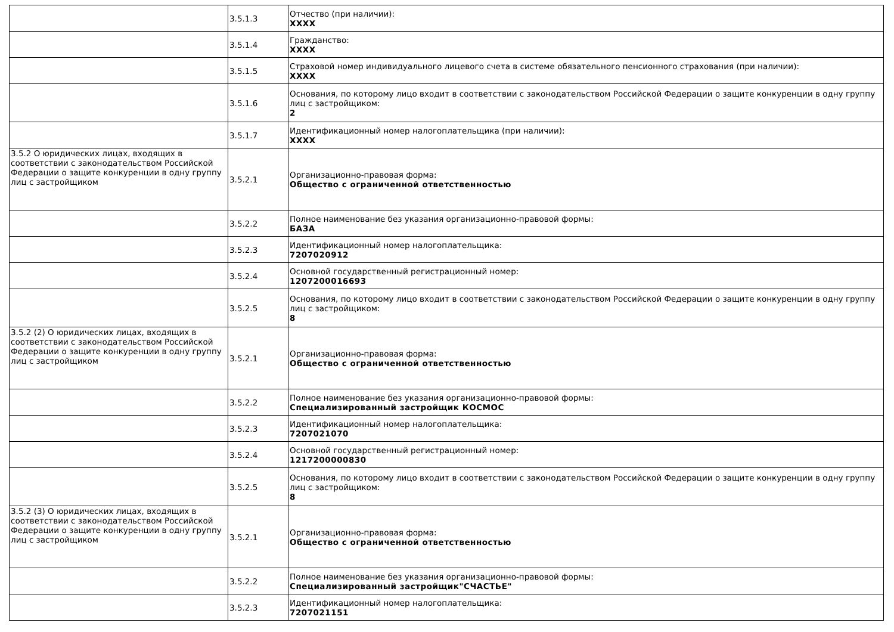| | 3.5.1.3 | Отчество (при наличии): XXXX |
| | 3.5.1.4 | Гражданство: XXXX |
| | 3.5.1.5 | Страховой номер индивидуального лицевого счета в системе обязательного пенсионного страхования (при наличии): XXXX |
| | 3.5.1.6 | Основания, по которому лицо входит в соответствии с законодательством Российской Федерации о защите конкуренции в одну группу лиц с застройщиком: 2 |
| | 3.5.1.7 | Идентификационный номер налогоплательщика (при наличии): XXXX |
| 3.5.2 О юридических лицах, входящих в соответствии с законодательством Российской Федерации о защите конкуренции в одну группу лиц с застройщиком | 3.5.2.1 | Организационно-правовая форма: Общество с ограниченной ответственностью |
| | 3.5.2.2 | Полное наименование без указания организационно-правовой формы: БАЗА |
| | 3.5.2.3 | Идентификационный номер налогоплательщика: 7207020912 |
| | 3.5.2.4 | Основной государственный регистрационный номер: 1207200016693 |
| | 3.5.2.5 | Основания, по которому лицо входит в соответствии с законодательством Российской Федерации о защите конкуренции в одну группу лиц с застройщиком: 8 |
| 3.5.2 (2) О юридических лицах, входящих в соответствии с законодательством Российской Федерации о защите конкуренции в одну группу лиц с застройщиком | 3.5.2.1 | Организационно-правовая форма: Общество с ограниченной ответственностью |
| | 3.5.2.2 | Полное наименование без указания организационно-правовой формы: Специализированный застройщик КОСМОС |
| | 3.5.2.3 | Идентификационный номер налогоплательщика: 7207021070 |
| | 3.5.2.4 | Основной государственный регистрационный номер: 1217200000830 |
| | 3.5.2.5 | Основания, по которому лицо входит в соответствии с законодательством Российской Федерации о защите конкуренции в одну группу лиц с застройщиком: 8 |
| 3.5.2 (3) О юридических лицах, входящих в соответствии с законодательством Российской Федерации о защите конкуренции в одну группу лиц с застройщиком | 3.5.2.1 | Организационно-правовая форма: Общество с ограниченной ответственностью |
| | 3.5.2.2 | Полное наименование без указания организационно-правовой формы: Специализированный застройщик"СЧАСТЬЕ" |
| | 3.5.2.3 | Идентификационный номер налогоплательщика: 7207021151 |